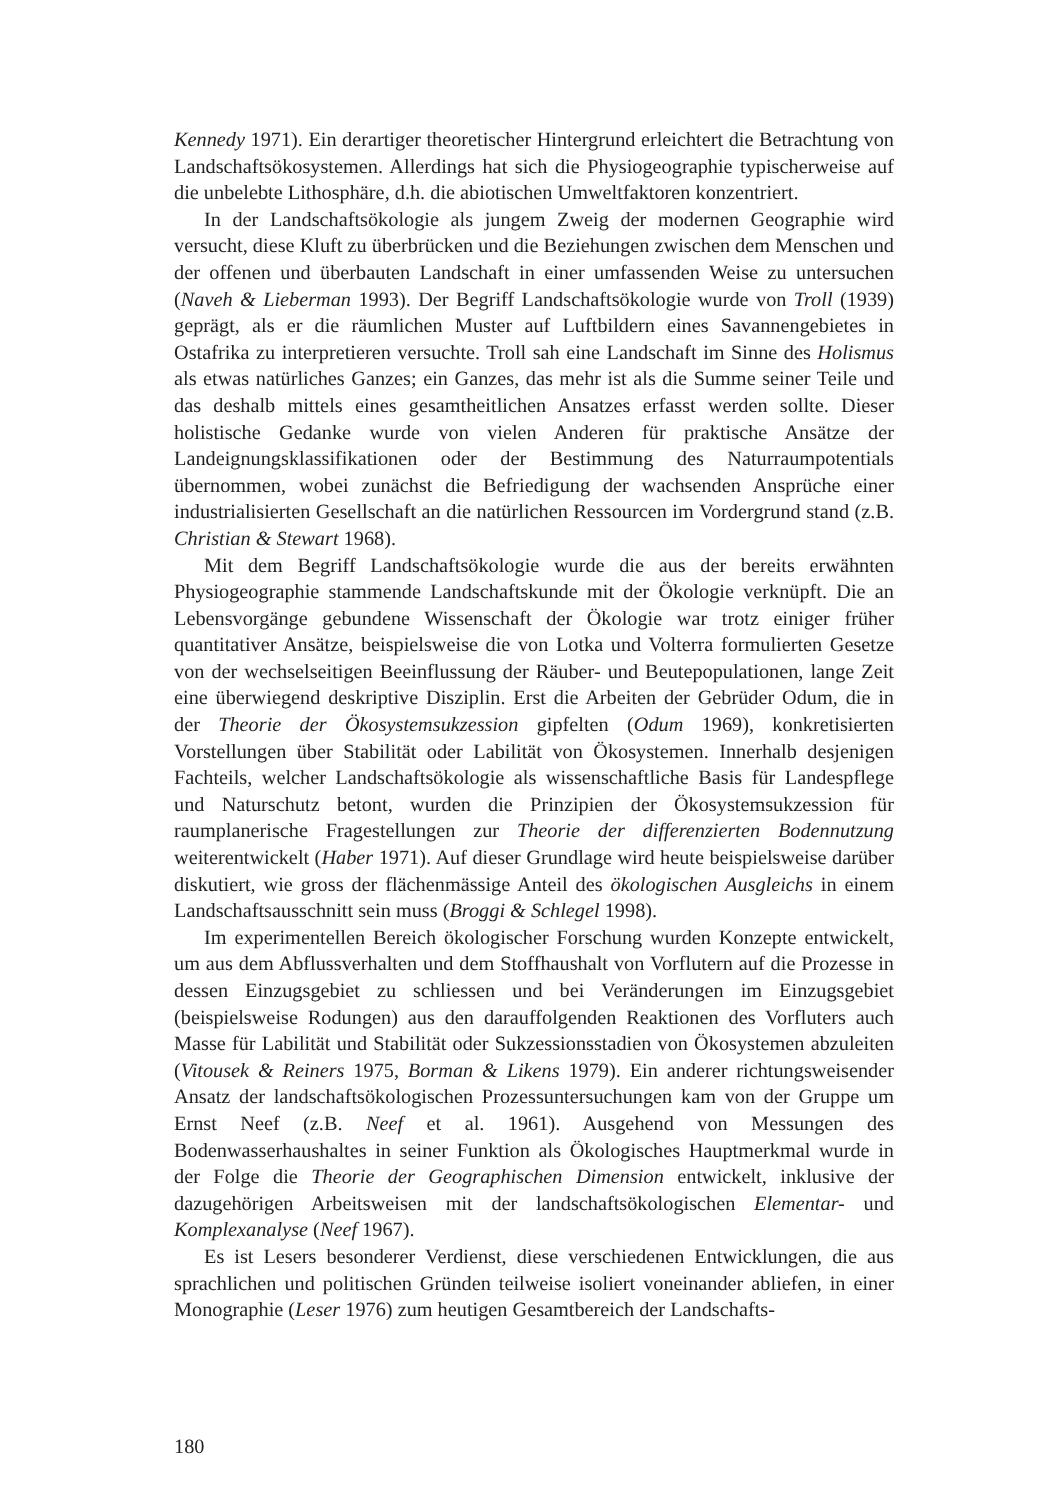Kennedy 1971). Ein derartiger theoretischer Hintergrund erleichtert die Betrachtung von Landschaftsökosystemen. Allerdings hat sich die Physiogeographie typischerweise auf die unbelebte Lithosphäre, d.h. die abiotischen Umweltfaktoren konzentriert.
In der Landschaftsökologie als jungem Zweig der modernen Geographie wird versucht, diese Kluft zu überbrücken und die Beziehungen zwischen dem Menschen und der offenen und überbauten Landschaft in einer umfassenden Weise zu untersuchen (Naveh & Lieberman 1993). Der Begriff Landschaftsökologie wurde von Troll (1939) geprägt, als er die räumlichen Muster auf Luftbildern eines Savannengebietes in Ostafrika zu interpretieren versuchte. Troll sah eine Landschaft im Sinne des Holismus als etwas natürliches Ganzes; ein Ganzes, das mehr ist als die Summe seiner Teile und das deshalb mittels eines gesamtheitlichen Ansatzes erfasst werden sollte. Dieser holistische Gedanke wurde von vielen Anderen für praktische Ansätze der Landeignungsklassifikationen oder der Bestimmung des Naturraumpotentials übernommen, wobei zunächst die Befriedigung der wachsenden Ansprüche einer industrialisierten Gesellschaft an die natürlichen Ressourcen im Vordergrund stand (z.B. Christian & Stewart 1968).
Mit dem Begriff Landschaftsökologie wurde die aus der bereits erwähnten Physiogeographie stammende Landschaftskunde mit der Ökologie verknüpft. Die an Lebensvorgänge gebundene Wissenschaft der Ökologie war trotz einiger früher quantitativer Ansätze, beispielsweise die von Lotka und Volterra formulierten Gesetze von der wechselseitigen Beeinflussung der Räuber- und Beutepopulationen, lange Zeit eine überwiegend deskriptive Disziplin. Erst die Arbeiten der Gebrüder Odum, die in der Theorie der Ökosystemsukzession gipfelten (Odum 1969), konkretisierten Vorstellungen über Stabilität oder Labilität von Ökosystemen. Innerhalb desjenigen Fachteils, welcher Landschaftsökologie als wissenschaftliche Basis für Landespflege und Naturschutz betont, wurden die Prinzipien der Ökosystemsukzession für raumplanerische Fragestellungen zur Theorie der differenzierten Bodennutzung weiterentwickelt (Haber 1971). Auf dieser Grundlage wird heute beispielsweise darüber diskutiert, wie gross der flächenmässige Anteil des ökologischen Ausgleichs in einem Landschaftsausschnitt sein muss (Broggi & Schlegel 1998).
Im experimentellen Bereich ökologischer Forschung wurden Konzepte entwickelt, um aus dem Abflussverhalten und dem Stoffhaushalt von Vorflutern auf die Prozesse in dessen Einzugsgebiet zu schliessen und bei Veränderungen im Einzugsgebiet (beispielsweise Rodungen) aus den darauffolgenden Reaktionen des Vorfluters auch Masse für Labilität und Stabilität oder Sukzessionsstadien von Ökosystemen abzuleiten (Vitousek & Reiners 1975, Borman & Likens 1979). Ein anderer richtungsweisender Ansatz der landschaftsökologischen Prozessuntersuchungen kam von der Gruppe um Ernst Neef (z.B. Neef et al. 1961). Ausgehend von Messungen des Bodenwasserhaushaltes in seiner Funktion als Ökologisches Hauptmerkmal wurde in der Folge die Theorie der Geographischen Dimension entwickelt, inklusive der dazugehörigen Arbeitsweisen mit der landschaftsökologischen Elementar- und Komplexanalyse (Neef 1967).
Es ist Lesers besonderer Verdienst, diese verschiedenen Entwicklungen, die aus sprachlichen und politischen Gründen teilweise isoliert voneinander abliefen, in einer Monographie (Leser 1976) zum heutigen Gesamtbereich der Landschafts-
180